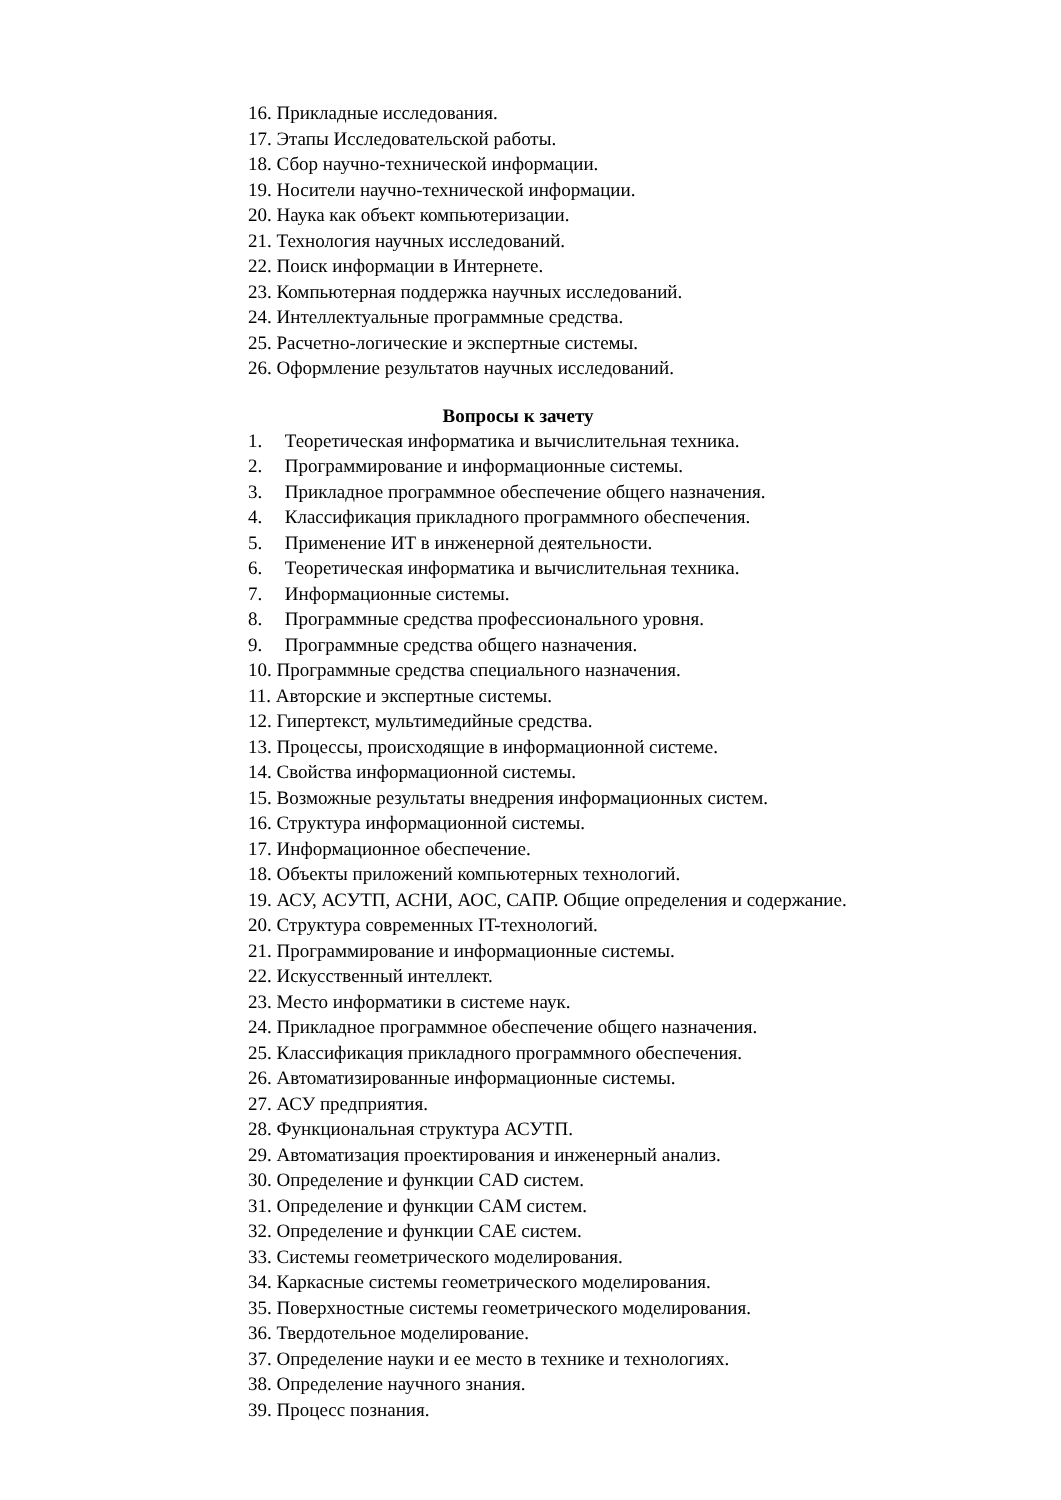16. Прикладные исследования.
17. Этапы Исследовательской работы.
18. Сбор научно-технической информации.
19. Носители научно-технической информации.
20. Наука как объект компьютеризации.
21. Технология научных исследований.
22. Поиск информации в Интернете.
23. Компьютерная поддержка научных исследований.
24. Интеллектуальные программные средства.
25. Расчетно-логические и экспертные системы.
26. Оформление результатов научных исследований.
Вопросы к зачету
1. Теоретическая информатика и вычислительная техника.
2. Программирование и информационные системы.
3. Прикладное программное обеспечение общего назначения.
4. Классификация прикладного программного обеспечения.
5. Применение ИТ в инженерной деятельности.
6. Теоретическая информатика и вычислительная техника.
7. Информационные системы.
8. Программные средства профессионального уровня.
9. Программные средства общего назначения.
10. Программные средства специального назначения.
11. Авторские и экспертные системы.
12. Гипертекст, мультимедийные средства.
13. Процессы, происходящие в информационной системе.
14. Свойства информационной системы.
15. Возможные результаты внедрения информационных систем.
16. Структура информационной системы.
17. Информационное обеспечение.
18. Объекты приложений компьютерных технологий.
19. АСУ, АСУТП, АСНИ, АОС, САПР. Общие определения и содержание.
20. Структура современных IT-технологий.
21. Программирование и информационные системы.
22. Искусственный интеллект.
23. Место информатики в системе наук.
24. Прикладное программное обеспечение общего назначения.
25. Классификация прикладного программного обеспечения.
26. Автоматизированные информационные системы.
27. АСУ предприятия.
28. Функциональная структура АСУТП.
29. Автоматизация проектирования и инженерный анализ.
30. Определение и функции CAD систем.
31. Определение и функции CAM систем.
32. Определение и функции CAE систем.
33. Системы геометрического моделирования.
34. Каркасные системы геометрического моделирования.
35. Поверхностные системы геометрического моделирования.
36. Твердотельное моделирование.
37. Определение науки и ее место в технике и технологиях.
38. Определение научного знания.
39. Процесс познания.